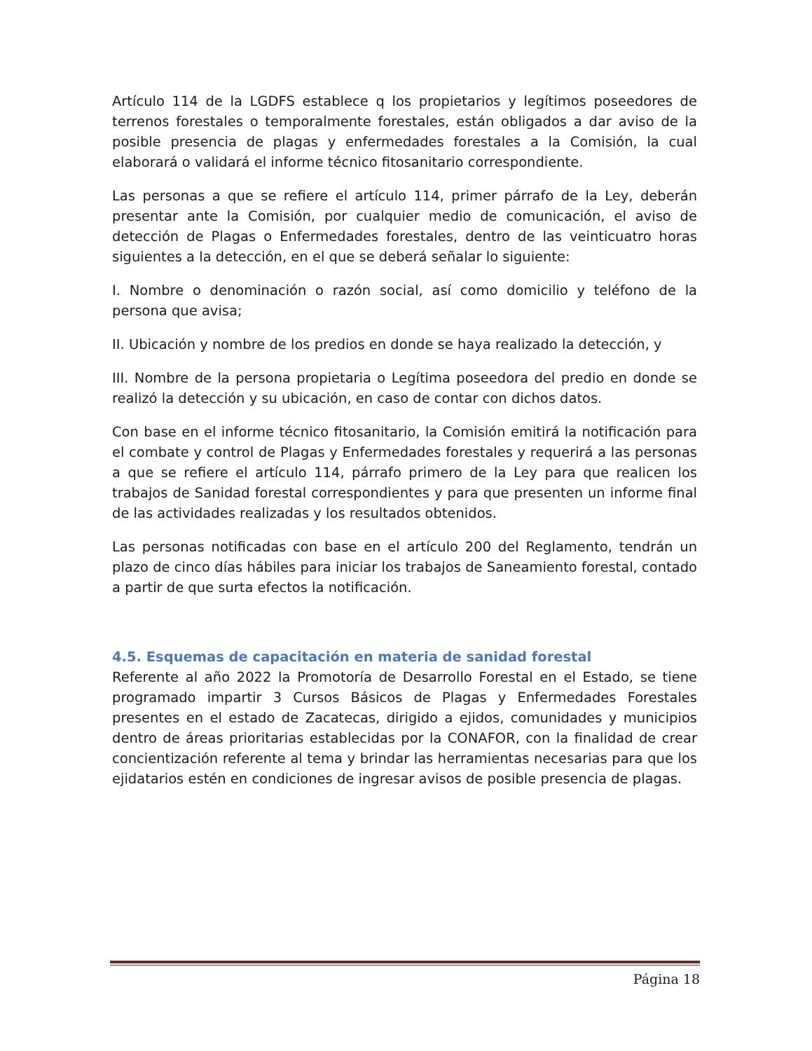Artículo 114 de la LGDFS establece q los propietarios y legítimos poseedores de terrenos forestales o temporalmente forestales, están obligados a dar aviso de la posible presencia de plagas y enfermedades forestales a la Comisión, la cual elaborará o validará el informe técnico fitosanitario correspondiente.
Las personas a que se refiere el artículo 114, primer párrafo de la Ley, deberán presentar ante la Comisión, por cualquier medio de comunicación, el aviso de detección de Plagas o Enfermedades forestales, dentro de las veinticuatro horas siguientes a la detección, en el que se deberá señalar lo siguiente:
I. Nombre o denominación o razón social, así como domicilio y teléfono de la persona que avisa;
II. Ubicación y nombre de los predios en donde se haya realizado la detección, y
III. Nombre de la persona propietaria o Legítima poseedora del predio en donde se realizó la detección y su ubicación, en caso de contar con dichos datos.
Con base en el informe técnico fitosanitario, la Comisión emitirá la notificación para el combate y control de Plagas y Enfermedades forestales y requerirá a las personas a que se refiere el artículo 114, párrafo primero de la Ley para que realicen los trabajos de Sanidad forestal correspondientes y para que presenten un informe final de las actividades realizadas y los resultados obtenidos.
Las personas notificadas con base en el artículo 200 del Reglamento, tendrán un plazo de cinco días hábiles para iniciar los trabajos de Saneamiento forestal, contado a partir de que surta efectos la notificación.
4.5. Esquemas de capacitación en materia de sanidad forestal
Referente al año 2022 la Promotoría de Desarrollo Forestal en el Estado, se tiene programado impartir 3 Cursos Básicos de Plagas y Enfermedades Forestales presentes en el estado de Zacatecas, dirigido a ejidos, comunidades y municipios dentro de áreas prioritarias establecidas por la CONAFOR, con la finalidad de crear concientización referente al tema y brindar las herramientas necesarias para que los ejidatarios estén en condiciones de ingresar avisos de posible presencia de plagas.
Página 18